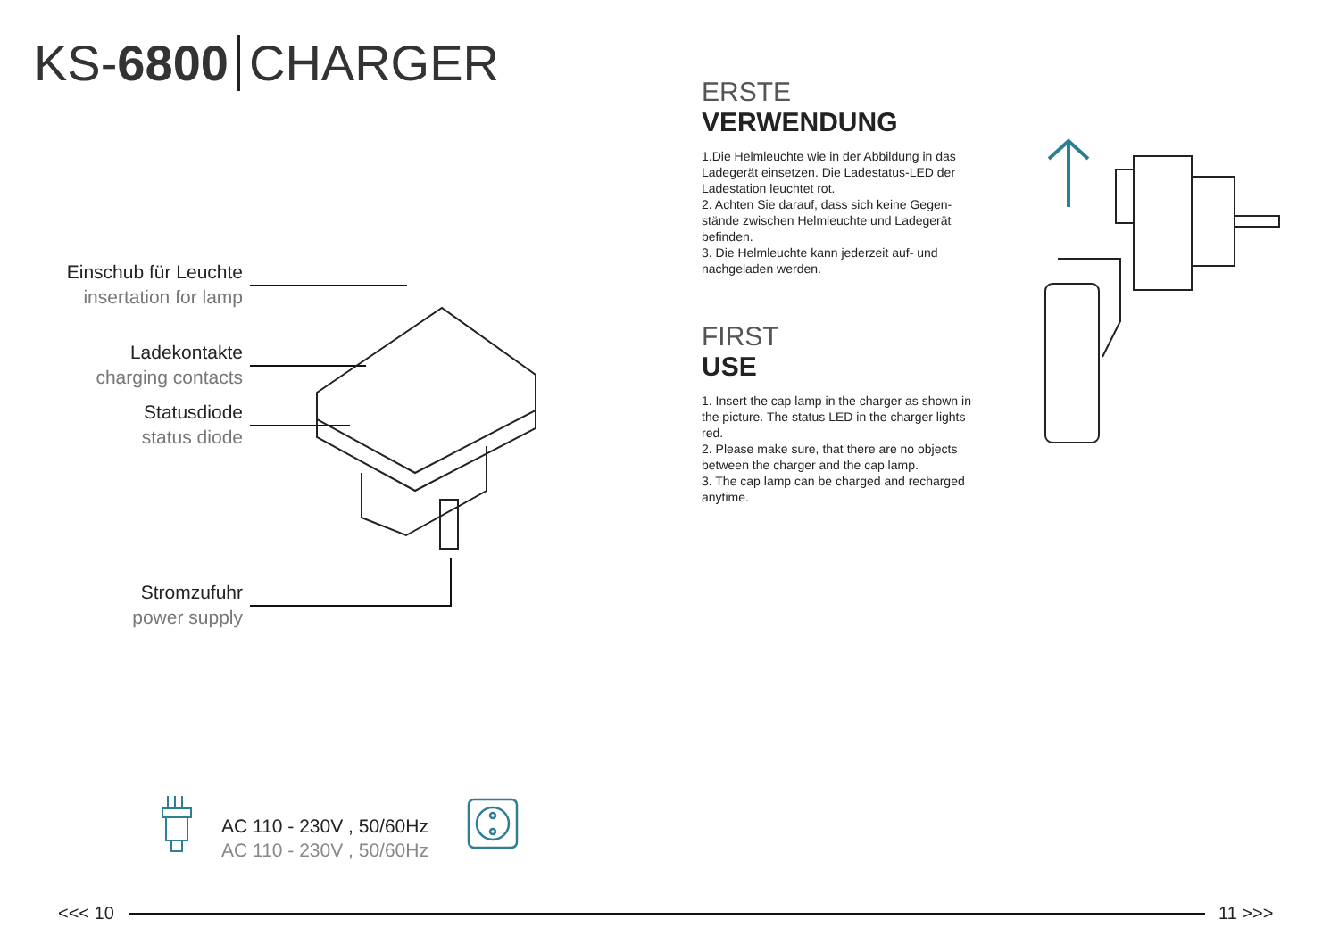KS-6800 CHARGER
Einschub für Leuchte
insertation for lamp
Ladekontakte
charging contacts
Statusdiode
status diode
Stromzufuhr
power supply
AC 110 - 230V , 50/60Hz
AC 110 - 230V , 50/60Hz
ERSTE
VERWENDUNG
1.Die Helmleuchte wie in der Abbildung in das Ladegerät einsetzen. Die Ladestatus-LED der Ladestation leuchtet rot.
2. Achten Sie darauf, dass sich keine Gegen-stände zwischen Helmleuchte und Ladegerät befinden.
3. Die Helmleuchte kann jederzeit auf- und nachgeladen werden.
FIRST
USE
1. Insert the cap lamp in the charger as shown in the picture. The status LED in the charger lights red.
2. Please make sure, that there are no objects between the charger and the cap lamp.
3. The cap lamp can be charged and recharged anytime.
<<< 10 11 >>>